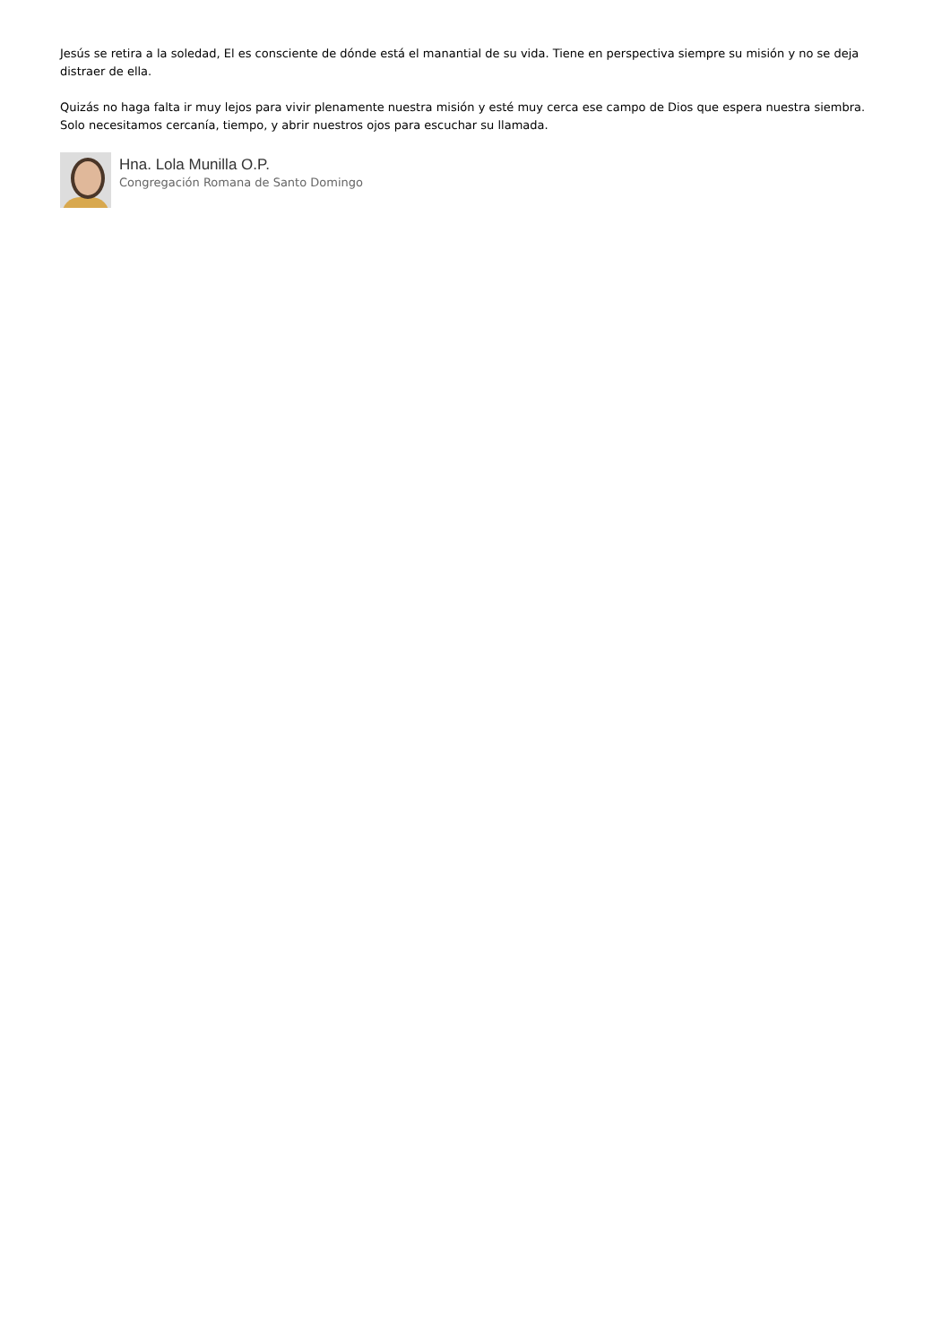Jesús se retira a la soledad, El es consciente de dónde está el manantial de su vida. Tiene en perspectiva siempre su misión y no se deja distraer de ella.
Quizás no haga falta ir muy lejos para vivir plenamente nuestra misión y esté muy cerca ese campo de Dios que espera nuestra siembra. Solo necesitamos cercanía, tiempo, y abrir nuestros ojos para escuchar su llamada.
Hna. Lola Munilla O.P.
Congregación Romana de Santo Domingo